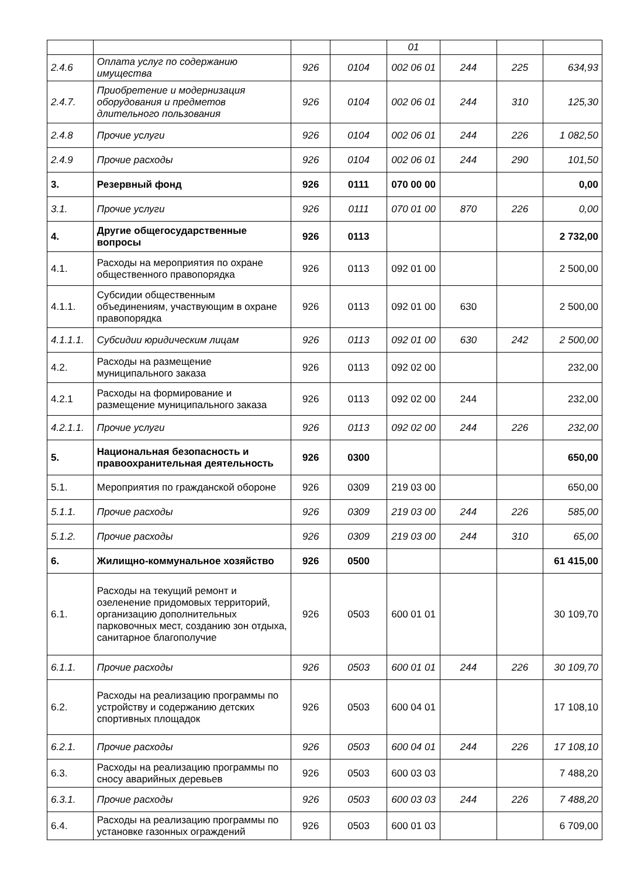| | | | | 01 | | | |
| 2.4.6 | Оплата услуг по содержанию имущества | 926 | 0104 | 002 06 01 | 244 | 225 | 634,93 |
| 2.4.7. | Приобретение и модернизация оборудования и предметов длительного пользования | 926 | 0104 | 002 06 01 | 244 | 310 | 125,30 |
| 2.4.8 | Прочие услуги | 926 | 0104 | 002 06 01 | 244 | 226 | 1 082,50 |
| 2.4.9 | Прочие расходы | 926 | 0104 | 002 06 01 | 244 | 290 | 101,50 |
| 3. | Резервный фонд | 926 | 0111 | 070 00 00 | | | 0,00 |
| 3.1. | Прочие услуги | 926 | 0111 | 070 01 00 | 870 | 226 | 0,00 |
| 4. | Другие общегосударственные вопросы | 926 | 0113 | | | | 2 732,00 |
| 4.1. | Расходы на мероприятия по охране общественного правопорядка | 926 | 0113 | 092 01 00 | | | 2 500,00 |
| 4.1.1. | Субсидии общественным объединениям, участвующим в охране правопорядка | 926 | 0113 | 092 01 00 | 630 | | 2 500,00 |
| 4.1.1.1. | Субсидии юридическим лицам | 926 | 0113 | 092 01 00 | 630 | 242 | 2 500,00 |
| 4.2. | Расходы на размещение муниципального заказа | 926 | 0113 | 092 02 00 | | | 232,00 |
| 4.2.1 | Расходы на формирование и размещение муниципального заказа | 926 | 0113 | 092 02 00 | 244 | | 232,00 |
| 4.2.1.1. | Прочие услуги | 926 | 0113 | 092 02 00 | 244 | 226 | 232,00 |
| 5. | Национальная безопасность и правоохранительная деятельность | 926 | 0300 | | | | 650,00 |
| 5.1. | Мероприятия по гражданской обороне | 926 | 0309 | 219 03 00 | | | 650,00 |
| 5.1.1. | Прочие расходы | 926 | 0309 | 219 03 00 | 244 | 226 | 585,00 |
| 5.1.2. | Прочие расходы | 926 | 0309 | 219 03 00 | 244 | 310 | 65,00 |
| 6. | Жилищно-коммунальное хозяйство | 926 | 0500 | | | | 61 415,00 |
| 6.1. | Расходы на текущий ремонт и озеленение придомовых территорий, организацию дополнительных парковочных мест, созданию зон отдыха, санитарное благополучие | 926 | 0503 | 600 01 01 | | | 30 109,70 |
| 6.1.1. | Прочие расходы | 926 | 0503 | 600 01 01 | 244 | 226 | 30 109,70 |
| 6.2. | Расходы на реализацию программы по устройству и содержанию детских спортивных площадок | 926 | 0503 | 600 04 01 | | | 17 108,10 |
| 6.2.1. | Прочие расходы | 926 | 0503 | 600 04 01 | 244 | 226 | 17 108,10 |
| 6.3. | Расходы на реализацию программы по сносу аварийных деревьев | 926 | 0503 | 600 03 03 | | | 7 488,20 |
| 6.3.1. | Прочие расходы | 926 | 0503 | 600 03 03 | 244 | 226 | 7 488,20 |
| 6.4. | Расходы на реализацию программы по установке газонных ограждений | 926 | 0503 | 600 01 03 | | | 6 709,00 |